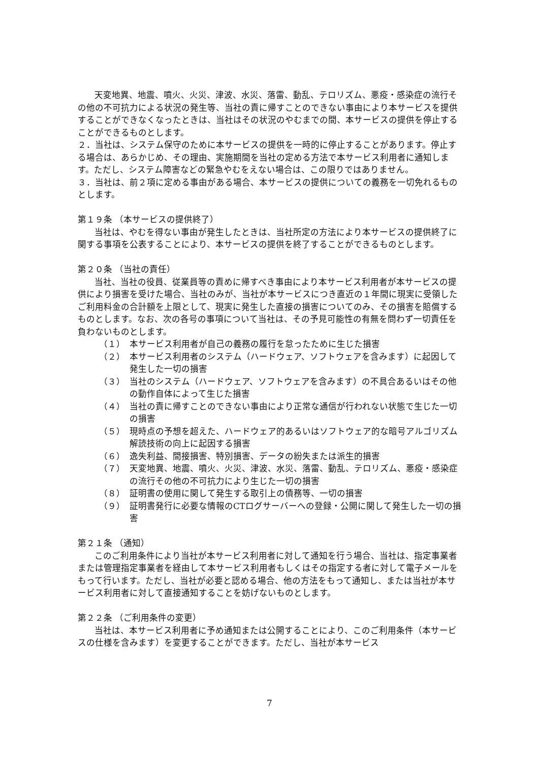天変地異、地震、噴火、火災、津波、水災、落雷、動乱、テロリズム、悪疫・感染症の流行その他の不可抗力による状況の発生等、当社の責に帰すことのできない事由により本サービスを提供することができなくなったときは、当社はその状況のやむまでの間、本サービスの提供を停止することができるものとします。
２．当社は、システム保守のために本サービスの提供を一時的に停止することがあります。停止する場合は、あらかじめ、その理由、実施期間を当社の定める方法で本サービス利用者に通知します。ただし、システム障害などの緊急やむをえない場合は、この限りではありません。
３．当社は、前２項に定める事由がある場合、本サービスの提供についての義務を一切免れるものとします。
第１９条 （本サービスの提供終了）
当社は、やむを得ない事由が発生したときは、当社所定の方法により本サービスの提供終了に関する事項を公表することにより、本サービスの提供を終了することができるものとします。
第２０条 （当社の責任）
当社、当社の役員、従業員等の責めに帰すべき事由により本サービス利用者が本サービスの提供により損害を受けた場合、当社のみが、当社が本サービスにつき直近の１年間に現実に受領したご利用料金の合計額を上限として、現実に発生した直接の損害についてのみ、その損害を賠償するものとします。なお、次の各号の事項について当社は、その予見可能性の有無を問わず一切責任を負わないものとします。
（１） 本サービス利用者が自己の義務の履行を怠ったために生じた損害
（２） 本サービス利用者のシステム（ハードウェア、ソフトウェアを含みます）に起因して発生した一切の損害
（３） 当社のシステム（ハードウェア、ソフトウェアを含みます）の不具合あるいはその他の動作自体によって生じた損害
（４） 当社の責に帰すことのできない事由により正常な通信が行われない状態で生じた一切の損害
（５） 現時点の予想を超えた、ハードウェア的あるいはソフトウェア的な暗号アルゴリズム解読技術の向上に起因する損害
（６） 逸失利益、間接損害、特別損害、データの紛失または派生的損害
（７） 天変地異、地震、噴火、火災、津波、水災、落雷、動乱、テロリズム、悪疫・感染症の流行その他の不可抗力により生じた一切の損害
（８） 証明書の使用に関して発生する取引上の債務等、一切の損害
（９） 証明書発行に必要な情報のCTログサーバーへの登録・公開に関して発生した一切の損害
第２１条 （通知）
このご利用条件により当社が本サービス利用者に対して通知を行う場合、当社は、指定事業者または管理指定事業者を経由して本サービス利用者もしくはその指定する者に対して電子メールをもって行います。ただし、当社が必要と認める場合、他の方法をもって通知し、または当社が本サービス利用者に対して直接通知することを妨げないものとします。
第２２条 （ご利用条件の変更）
当社は、本サービス利用者に予め通知または公開することにより、このご利用条件（本サービスの仕様を含みます）を変更することができます。ただし、当社が本サービス
7